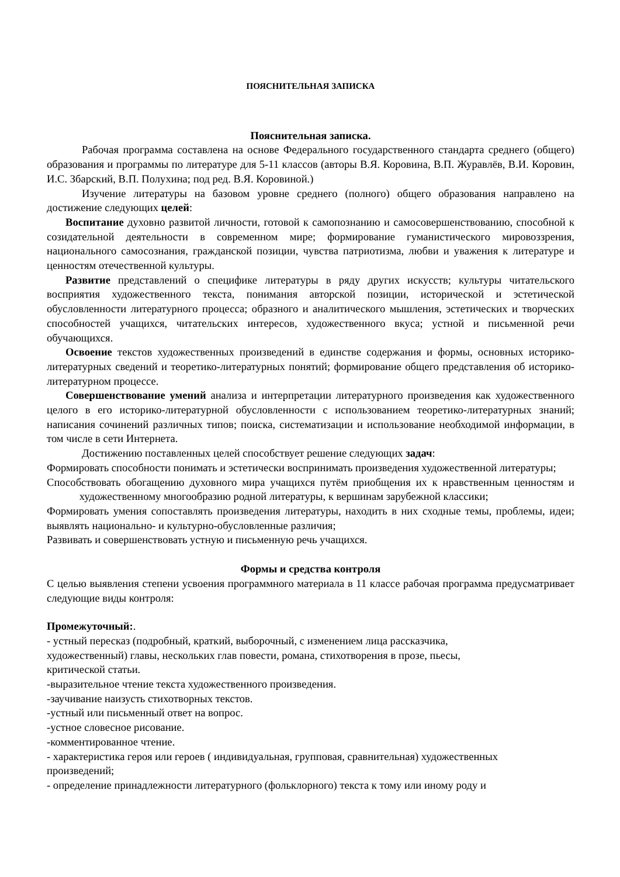ПОЯСНИТЕЛЬНАЯ ЗАПИСКА
Пояснительная записка.
Рабочая программа составлена на основе Федерального государственного стандарта среднего (общего) образования и программы по литературе для 5-11 классов (авторы В.Я. Коровина, В.П. Журавлёв, В.И. Коровин, И.С. Збарский, В.П. Полухина; под ред. В.Я. Коровиной.)
Изучение литературы на базовом уровне среднего (полного) общего образования направлено на достижение следующих целей:
Воспитание духовно развитой личности, готовой к самопознанию и самосовершенствованию, способной к созидательной деятельности в современном мире; формирование гуманистического мировоззрения, национального самосознания, гражданской позиции, чувства патриотизма, любви и уважения к литературе и ценностям отечественной культуры.
Развитие представлений о специфике литературы в ряду других искусств; культуры читательского восприятия художественного текста, понимания авторской позиции, исторической и эстетической обусловленности литературного процесса; образного и аналитического мышления, эстетических и творческих способностей учащихся, читательских интересов, художественного вкуса; устной и письменной речи обучающихся.
Освоение текстов художественных произведений в единстве содержания и формы, основных историко-литературных сведений и теоретико-литературных понятий; формирование общего представления об историко-литературном процессе.
Совершенствование умений анализа и интерпретации литературного произведения как художественного целого в его историко-литературной обусловленности с использованием теоретико-литературных знаний; написания сочинений различных типов; поиска, систематизации и использование необходимой информации, в том числе в сети Интернета.
Достижению поставленных целей способствует решение следующих задач:
Формировать способности понимать и эстетически воспринимать произведения художественной литературы;
Способствовать обогащению духовного мира учащихся путём приобщения их к нравственным ценностям и художественному многообразию родной литературы, к вершинам зарубежной классики;
Формировать умения сопоставлять произведения литературы, находить в них сходные темы, проблемы, идеи; выявлять национально- и культурно-обусловленные различия;
Развивать и совершенствовать устную и письменную речь учащихся.
Формы и средства контроля
С целью выявления степени усвоения программного материала в 11 классе рабочая программа предусматривает следующие виды контроля:
Промежуточный:.
- устный пересказ (подробный, краткий, выборочный, с изменением лица рассказчика,
художественный) главы, нескольких глав повести, романа, стихотворения в прозе, пьесы,
критической статьи.
-выразительное чтение текста художественного произведения.
-заучивание наизусть стихотворных текстов.
-устный или письменный ответ на вопрос.
-устное словесное рисование.
-комментированное чтение.
- характеристика героя или героев ( индивидуальная, групповая, сравнительная) художественных
произведений;
- определение принадлежности литературного (фольклорного) текста к тому или иному роду и